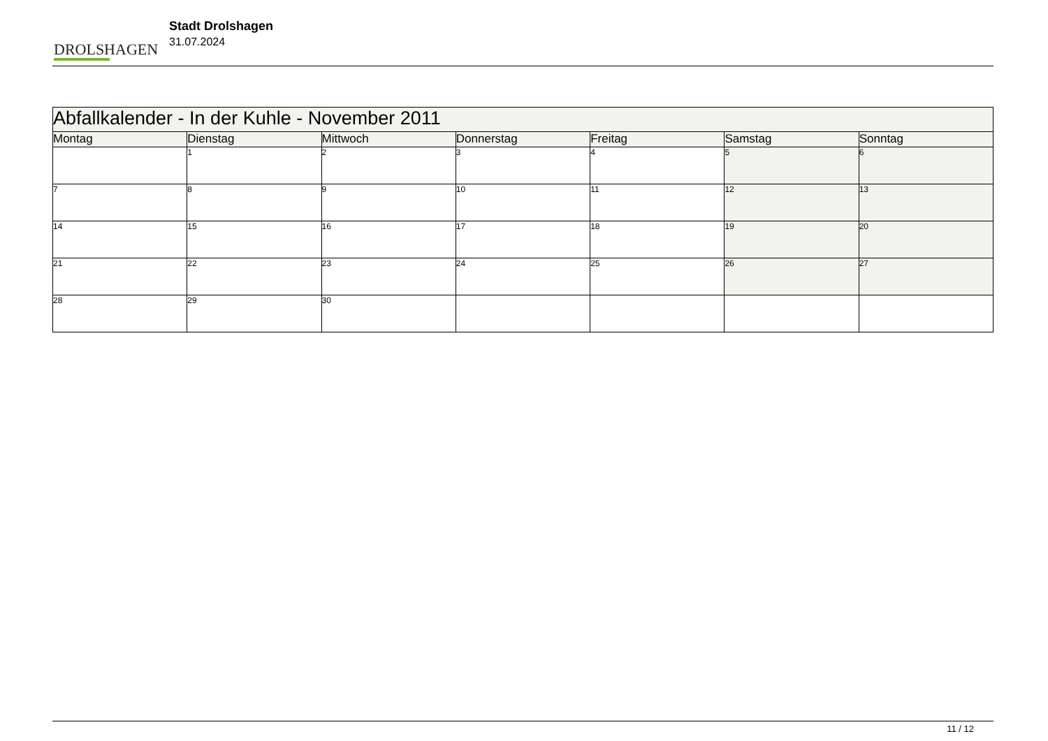DROLSHAGEN
Stadt Drolshagen
31.07.2024
| Abfallkalender - In der Kuhle - November 2011 | | | | | | |
| --- | --- | --- | --- | --- | --- | --- |
| Montag | Dienstag | Mittwoch | Donnerstag | Freitag | Samstag | Sonntag |
| | 1 | 2 | 3 | 4 | 5 | 6 |
| 7 | 8 | 9 | 10 | 11 | 12 | 13 |
| 14 | 15 | 16 | 17 | 18 | 19 | 20 |
| 21 | 22 | 23 | 24 | 25 | 26 | 27 |
| 28 | 29 | 30 | | | | |
11 / 12